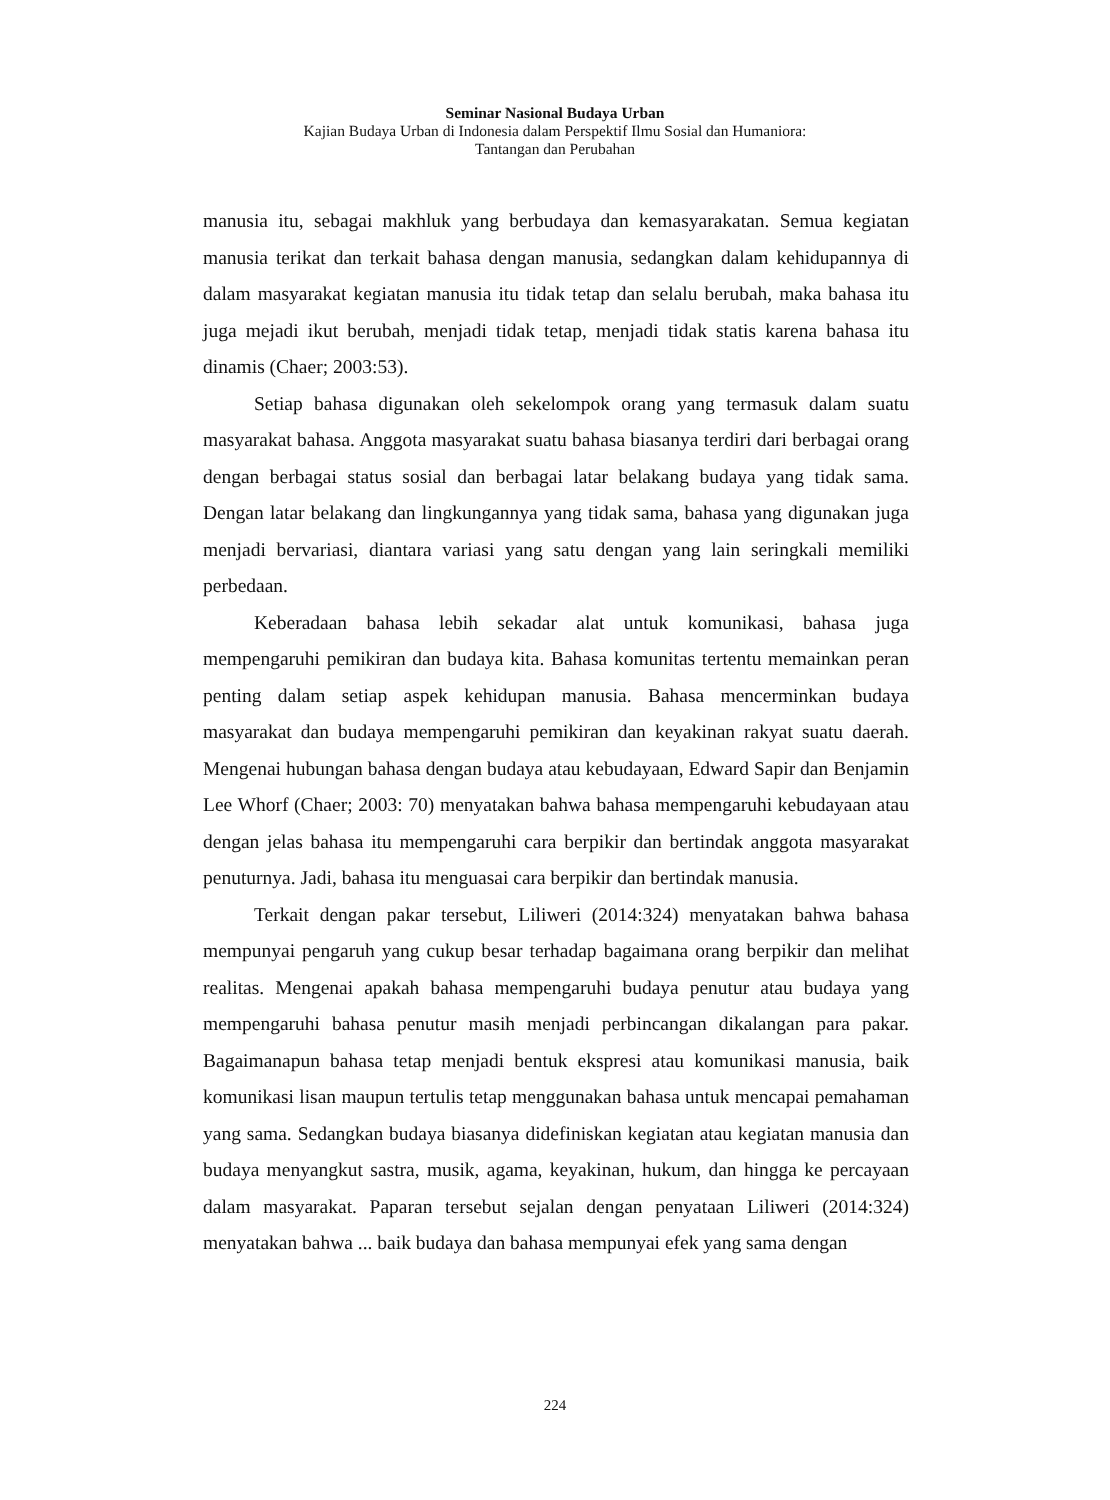Seminar Nasional Budaya Urban
Kajian Budaya Urban di Indonesia dalam Perspektif Ilmu Sosial dan Humaniora:
Tantangan dan Perubahan
manusia itu, sebagai makhluk yang berbudaya dan kemasyarakatan. Semua kegiatan manusia terikat dan terkait bahasa dengan manusia, sedangkan dalam kehidupannya di dalam masyarakat kegiatan manusia itu tidak tetap dan selalu berubah, maka bahasa itu juga mejadi ikut berubah, menjadi tidak tetap, menjadi tidak statis karena bahasa itu dinamis (Chaer; 2003:53).
Setiap bahasa digunakan oleh sekelompok orang yang termasuk dalam suatu masyarakat bahasa. Anggota masyarakat suatu bahasa biasanya terdiri dari berbagai orang dengan berbagai status sosial dan berbagai latar belakang budaya yang tidak sama. Dengan latar belakang dan lingkungannya yang tidak sama, bahasa yang digunakan juga menjadi bervariasi, diantara variasi yang satu dengan yang lain seringkali memiliki perbedaan.
Keberadaan bahasa lebih sekadar alat untuk komunikasi, bahasa juga mempengaruhi pemikiran dan budaya kita. Bahasa komunitas tertentu memainkan peran penting dalam setiap aspek kehidupan manusia. Bahasa mencerminkan budaya masyarakat dan budaya mempengaruhi pemikiran dan keyakinan rakyat suatu daerah. Mengenai hubungan bahasa dengan budaya atau kebudayaan, Edward Sapir dan Benjamin Lee Whorf (Chaer; 2003: 70) menyatakan bahwa bahasa mempengaruhi kebudayaan atau dengan jelas bahasa itu mempengaruhi cara berpikir dan bertindak anggota masyarakat penuturnya. Jadi, bahasa itu menguasai cara berpikir dan bertindak manusia.
Terkait dengan pakar tersebut, Liliweri (2014:324) menyatakan bahwa bahasa mempunyai pengaruh yang cukup besar terhadap bagaimana orang berpikir dan melihat realitas. Mengenai apakah bahasa mempengaruhi budaya penutur atau budaya yang mempengaruhi bahasa penutur masih menjadi perbincangan dikalangan para pakar. Bagaimanapun bahasa tetap menjadi bentuk ekspresi atau komunikasi manusia, baik komunikasi lisan maupun tertulis tetap menggunakan bahasa untuk mencapai pemahaman yang sama. Sedangkan budaya biasanya didefiniskan kegiatan atau kegiatan manusia dan budaya menyangkut sastra, musik, agama, keyakinan, hukum, dan hingga ke percayaan dalam masyarakat. Paparan tersebut sejalan dengan penyataan Liliweri (2014:324) menyatakan bahwa ... baik budaya dan bahasa mempunyai efek yang sama dengan
224